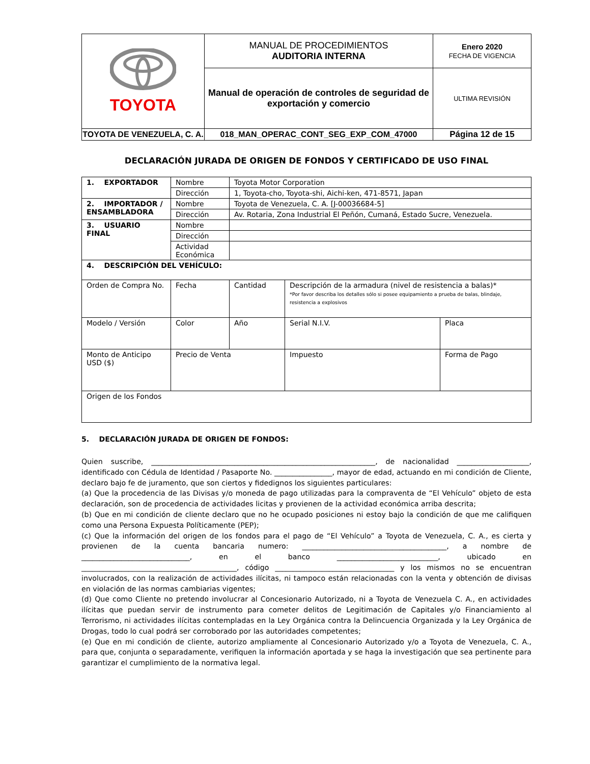| TOYOTA | MANUAL DE PROCEDIMIENTOS AUDITORIA INTERNA | Enero 2020 FECHA DE VIGENCIA |
| | Manual de operación de controles de seguridad de exportación y comercio | ULTIMA REVISIÓN |
| TOYOTA DE VENEZUELA, C. A. | 018_MAN_OPERAC_CONT_SEG_EXP_COM_47000 | Página 12 de 15 |
DECLARACIÓN JURADA DE ORIGEN DE FONDOS Y CERTIFICADO DE USO FINAL
| 1. EXPORTADOR | Nombre | Toyota Motor Corporation | | |
| | Dirección | 1, Toyota-cho, Toyota-shi, Aichi-ken, 471-8571, Japan | | |
| 2. IMPORTADOR / ENSAMBLADORA | Nombre | Toyota de Venezuela, C. A. [J-00036684-5] | | |
| | Dirección | Av. Rotaria, Zona Industrial El Peñón, Cumaná, Estado Sucre, Venezuela. | | |
| 3. USUARIO FINAL | Nombre | | | |
| | Dirección | | | |
| | Actividad Económica | | | |
| 4. DESCRIPCIÓN DEL VEHÍCULO: | | | | |
| Orden de Compra No. | Fecha | Cantidad | Descripción de la armadura (nivel de resistencia a balas)* *Por favor describa los detalles sólo si posee equipamiento a prueba de balas, blindaje, resistencia a explosivos | |
| Modelo / Versión | Color | Año | Serial N.I.V. | Placa |
| Monto de Anticipo USD ($) | Precio de Venta | | Impuesto | Forma de Pago |
| Origen de los Fondos | | | | |
5. DECLARACIÓN JURADA DE ORIGEN DE FONDOS:
Quien suscribe, ______________________________________________________________, de nacionalidad ____________________, identificado con Cédula de Identidad / Pasaporte No. ________________, mayor de edad, actuando en mi condición de Cliente, declaro bajo fe de juramento, que son ciertos y fidedignos los siguientes particulares:
(a) Que la procedencia de las Divisas y/o moneda de pago utilizadas para la compraventa de “El Vehículo” objeto de esta declaración, son de procedencia de actividades licitas y provienen de la actividad económica arriba descrita;
(b) Que en mi condición de cliente declaro que no he ocupado posiciones ni estoy bajo la condición de que me califiquen como una Persona Expuesta Políticamente (PEP);
(c) Que la información del origen de los fondos para el pago de “El Vehículo” a Toyota de Venezuela, C. A., es cierta y provienen de la cuenta bancaria numero: ________________________________________, a nombre de ______________________________, en el banco ____________________________, ubicado en ___________________________________________, código _________________________________ y los mismos no se encuentran involucrados, con la realización de actividades ilícitas, ni tampoco están relacionadas con la venta y obtención de divisas en violación de las normas cambiarias vigentes;
(d) Que como Cliente no pretendo involucrar al Concesionario Autorizado, ni a Toyota de Venezuela C. A., en actividades ilícitas que puedan servir de instrumento para cometer delitos de Legitimación de Capitales y/o Financiamiento al Terrorismo, ni actividades ilícitas contempladas en la Ley Orgánica contra la Delincuencia Organizada y la Ley Orgánica de Drogas, todo lo cual podrá ser corroborado por las autoridades competentes;
(e) Que en mi condición de cliente, autorizo ampliamente al Concesionario Autorizado y/o a Toyota de Venezuela, C. A., para que, conjunta o separadamente, verifiquen la información aportada y se haga la investigación que sea pertinente para garantizar el cumplimiento de la normativa legal.